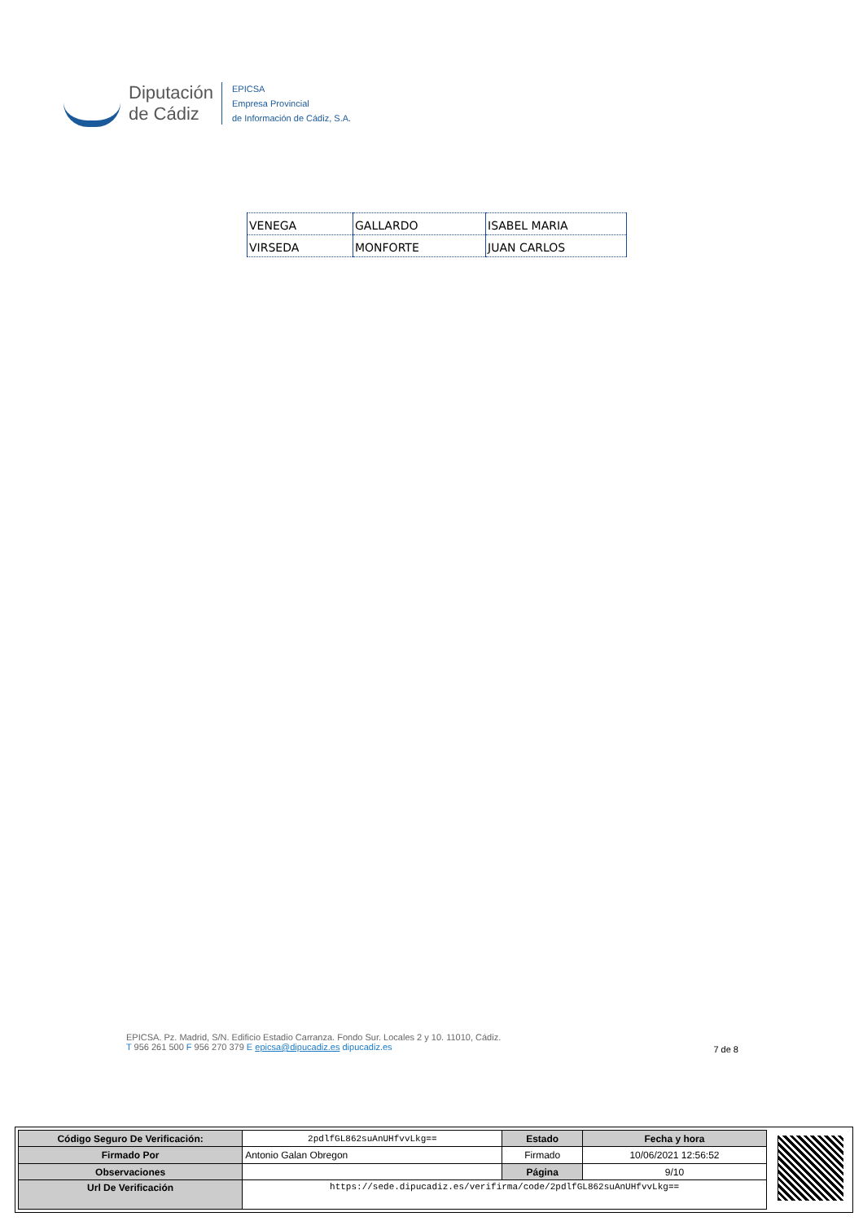Diputación
de Cádiz
EPICSA
Empresa Provincial
de Información de Cádiz, S.A.
| VENEGA | GALLARDO | ISABEL MARIA |
| VIRSEDA | MONFORTE | JUAN CARLOS |
EPICSA. Pz. Madrid, S/N. Edificio Estadio Carranza. Fondo Sur. Locales 2 y 10. 11010, Cádiz.
T 956 261 500 F 956 270 379 E epicsa@dipucadiz.es dipucadiz.es
7 de 8
| Código Seguro De Verificación: | 2pdlfGL862suAnUHfvvLkg== | Estado | Fecha y hora |
| Firmado Por | Antonio Galan Obregon | Firmado | 10/06/2021 12:56:52 |
| Observaciones | | Página | 9/10 |
| Url De Verificación | https://sede.dipucadiz.es/verifirma/code/2pdlfGL862suAnUHfvvLkg== | | |